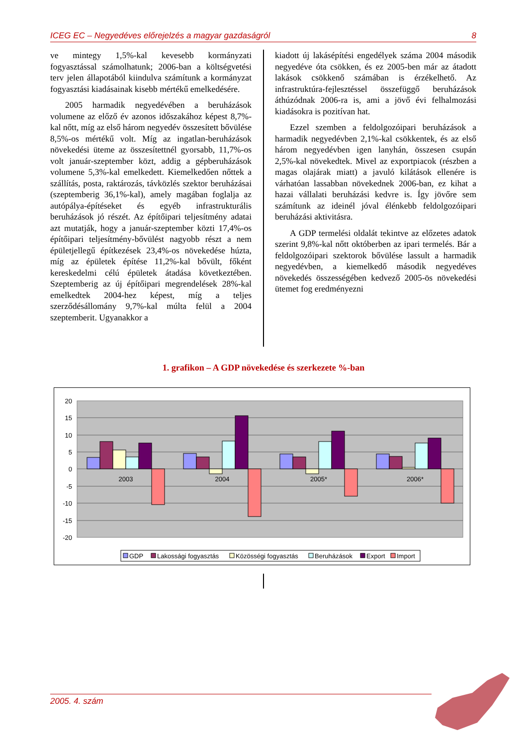ICEG EC – Negyedéves előrejelzés a magyar gazdaságról 8
ve mintegy 1,5%-kal kevesebb kormányzati fogyasztással számolhatunk; 2006-ban a költségvetési terv jelen állapotából kiindulva számítunk a kormányzat fogyasztási kiadásainak kisebb mértékű emelkedésére.
2005 harmadik negyedévében a beruházások volumene az előző év azonos időszakához képest 8,7%-kal nőtt, míg az első három negyedév összesített bővülése 8,5%-os mértékű volt. Míg az ingatlan-beruházások növekedési üteme az összesítettnél gyorsabb, 11,7%-os volt január-szeptember közt, addig a gépberuházások volumene 5,3%-kal emelkedett. Kiemelkedően nőttek a szállítás, posta, raktározás, távközlés szektor beruházásai (szeptemberig 36,1%-kal), amely magában foglalja az autópálya-építéseket és egyéb infrastrukturális beruházások jó részét. Az építőipari teljesítmény adatai azt mutatják, hogy a január-szeptember közti 17,4%-os építőipari teljesítmény-bővülést nagyobb részt a nem épületjellegű építkezések 23,4%-os növekedése húzta, míg az épületek építése 11,2%-kal bővült, főként kereskedelmi célú épületek átadása következtében. Szeptemberig az új építőipari megrendelések 28%-kal emelkedtek 2004-hez képest, míg a teljes szerződésállomány 9,7%-kal múlta felül a 2004 szeptemberit. Ugyanakkor a
kiadott új lakásépítési engedélyek száma 2004 második negyedéve óta csökken, és ez 2005-ben már az átadott lakások csökkenő számában is érzékelhető. Az infrastruktúra-fejlesztéssel összefüggő beruházások áthúzódnak 2006-ra is, ami a jövő évi felhalmozási kiadásokra is pozitívan hat.
Ezzel szemben a feldolgozóipari beruházások a harmadik negyedévben 2,1%-kal csökkentek, és az első három negyedévben igen lanyhán, összesen csupán 2,5%-kal növekedtek. Mivel az exportpiacok (részben a magas olajárak miatt) a javuló kilátások ellenére is várhatóan lassabban növekednek 2006-ban, ez kihat a hazai vállalati beruházási kedvre is. Így jövőre sem számítunk az ideinél jóval élénkebb feldolgozóipari beruházási aktivitásra.
A GDP termelési oldalát tekintve az előzetes adatok szerint 9,8%-kal nőtt októberben az ipari termelés. Bár a feldolgozóipari szektorok bővülése lassult a harmadik negyedévben, a kiemelkedő második negyedéves növekedés összességében kedvező 2005-ös növekedési ütemet fog eredményezni
1. grafikon – A GDP növekedése és szerkezete %-ban
20
15
10
5
0
-5
-10
-15
-20
2003
2004
2005*
2006*
GDP
Lakossági fogyasztás
Közösségi fogyasztás
Beruházások
Export
Import
2005. 4. szám